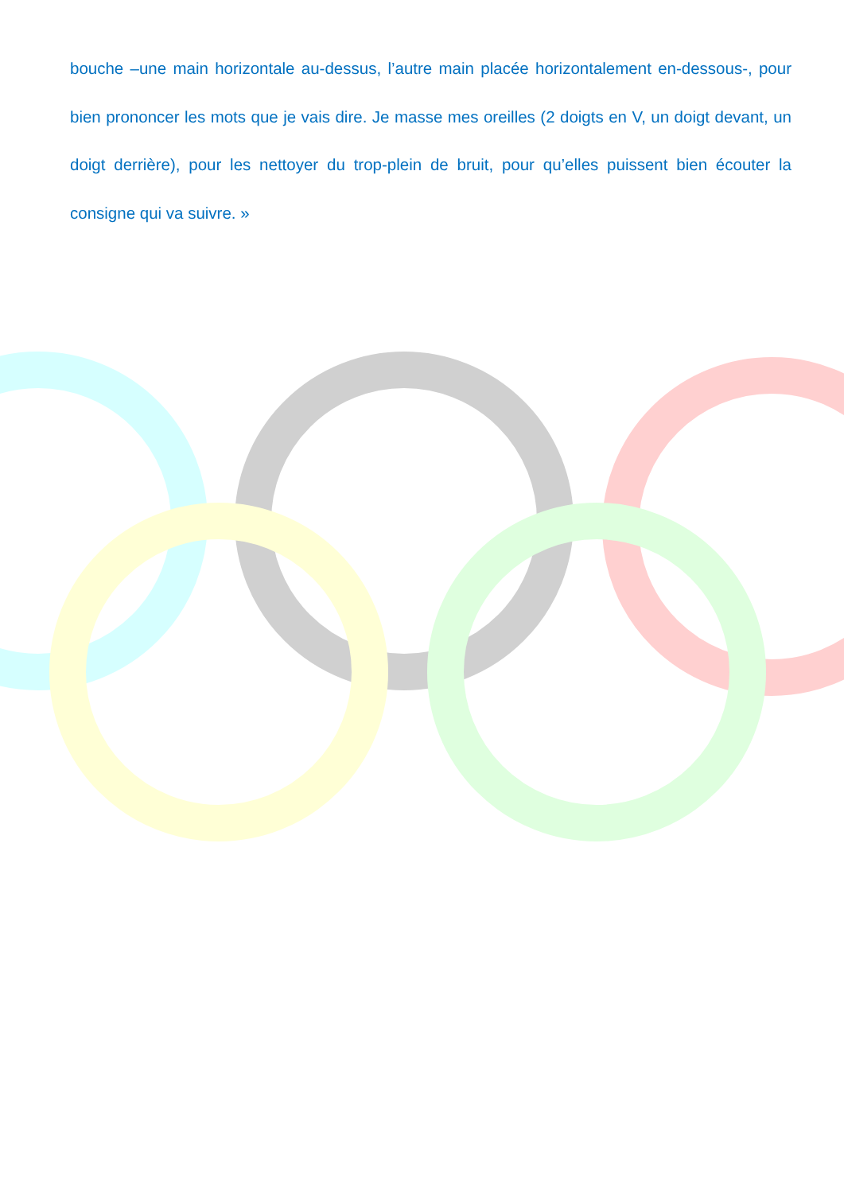bouche –une main horizontale au-dessus, l’autre main placée horizontalement en-dessous-, pour bien prononcer les mots que je vais dire. Je masse mes oreilles (2 doigts en V, un doigt devant, un doigt derrière), pour les nettoyer du trop-plein de bruit, pour qu’elles puissent bien écouter la consigne qui va suivre. »